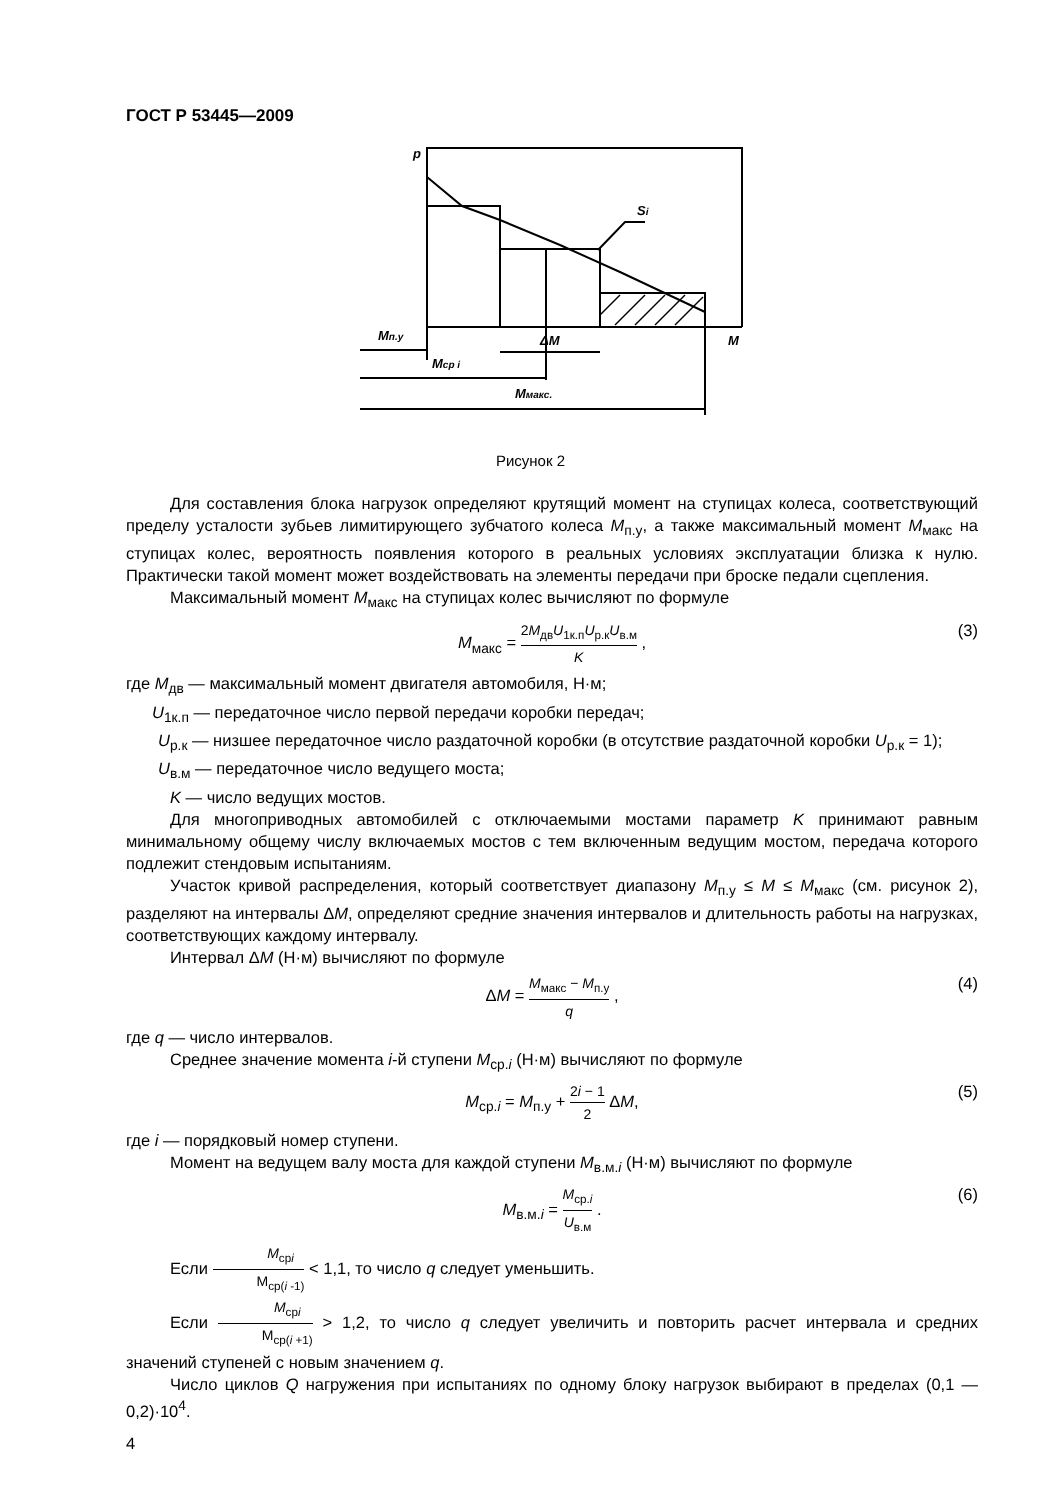ГОСТ Р 53445—2009
p
Si
Мп.у
ΔМ
М
Мср i
Ммакс.
Рисунок 2
Для составления блока нагрузок определяют крутящий момент на ступицах колеса, соответствующий пределу усталости зубьев лимитирующего зубчатого колеса М<sub>п.у</sub>, а также максимальный момент М<sub>макс</sub> на ступицах колес, вероятность появления которого в реальных условиях эксплуатации близка к нулю. Практически такой момент может воздействовать на элементы передачи при броске педали сцепления.
Максимальный момент М<sub>макс</sub> на ступицах колес вычисляют по формуле
М<sub>макс</sub> = 2М<sub>дв</sub>U<sub>1к.п</sub>U<sub>р.к</sub>U<sub>в.м</sub> K ,
(3)
где М<sub>дв</sub> — максимальный момент двигателя автомобиля, Н·м;
U<sub>1к.п</sub> — передаточное число первой передачи коробки передач;
U<sub>р.к</sub> — низшее передаточное число раздаточной коробки (в отсутствие раздаточной коробки U<sub>р.к</sub> = 1);
U<sub>в.м</sub> — передаточное число ведущего моста;
K — число ведущих мостов.
Для многоприводных автомобилей с отключаемыми мостами параметр K принимают равным минимальному общему числу включаемых мостов с тем включенным ведущим мостом, передача которого подлежит стендовым испытаниям.
Участок кривой распределения, который соответствует диапазону М<sub>п.у</sub> ≤ М ≤ М<sub>макс</sub> (см. рисунок 2), разделяют на интервалы ΔМ, определяют средние значения интервалов и длительность работы на нагрузках, соответствующих каждому интервалу.
Интервал ΔМ (Н·м) вычисляют по формуле
ΔМ = М<sub>макс</sub> − М<sub>п.у</sub> q ,
(4)
где q — число интервалов.
Среднее значение момента i-й ступени М<sub>ср.i</sub> (Н·м) вычисляют по формуле
М<sub>ср.i</sub> = М<sub>п.у</sub> + 2i − 1 2 ΔМ,
(5)
где i — порядковый номер ступени.
Момент на ведущем валу моста для каждой ступени М<sub>в.м.i</sub> (Н·м) вычисляют по формуле
М<sub>в.м.i</sub> = М<sub>ср.i</sub> U<sub>в.м</sub> .
(6)
Если М<sub>срi</sub> М<sub>ср(i -1)</sub> < 1,1, то число q следует уменьшить.
Если М<sub>срi</sub> М<sub>ср(i +1)</sub> > 1,2, то число q следует увеличить и повторить расчет интервала и средних значений ступеней с новым значением q.
Число циклов Q нагружения при испытаниях по одному блоку нагрузок выбирают в пределах (0,1 — 0,2)·10<sup>4</sup>.
4